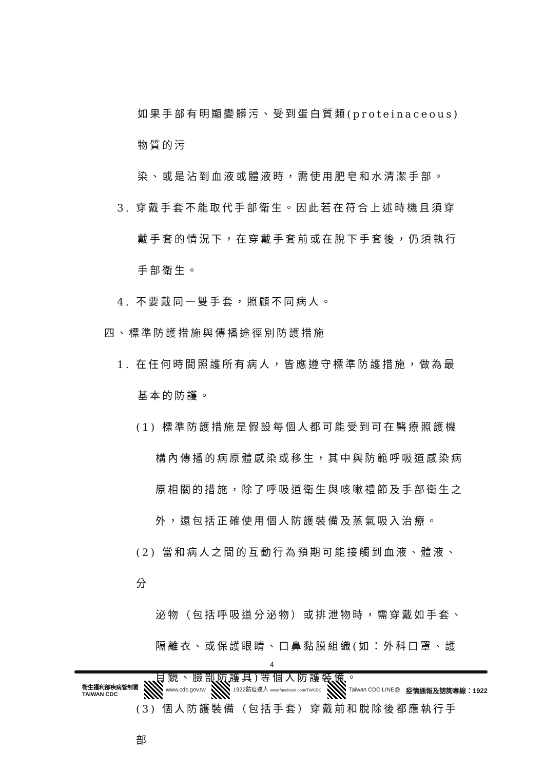如果手部有明顯變髒污、受到蛋白質類(proteinaceous)物質的污
染、或是沾到血液或體液時，需使用肥皂和水清潔手部。
3. 穿戴手套不能取代手部衛生。因此若在符合上述時機且須穿
戴手套的情況下，在穿戴手套前或在脫下手套後，仍須執行
手部衛生。
4. 不要戴同一雙手套，照顧不同病人。
四、標準防護措施與傳播途徑別防護措施
1. 在任何時間照護所有病人，皆應遵守標準防護措施，做為最
基本的防護。
(1) 標準防護措施是假設每個人都可能受到可在醫療照護機
構內傳播的病原體感染或移生，其中與防範呼吸道感染病
原相關的措施，除了呼吸道衛生與咳嗽禮節及手部衛生之
外，還包括正確使用個人防護裝備及蒸氣吸入治療。
(2) 當和病人之間的互動行為預期可能接觸到血液、體液、分
泌物（包括呼吸道分泌物）或排泄物時，需穿戴如手套、
隔離衣、或保護眼睛、口鼻黏膜組織(如：外科口罩、護
目鏡、臉部防護具)等個人防護裝備。
(3) 個人防護裝備（包括手套）穿戴前和脫除後都應執行手部
4
衛生福利部疾病管制署
TAIWAN CDC
www.cdc.gov.tw
1922防疫達人 www.facebook.com/TWCDC
Taiwan CDC LINE@
疫情通報及諮詢專線：1922